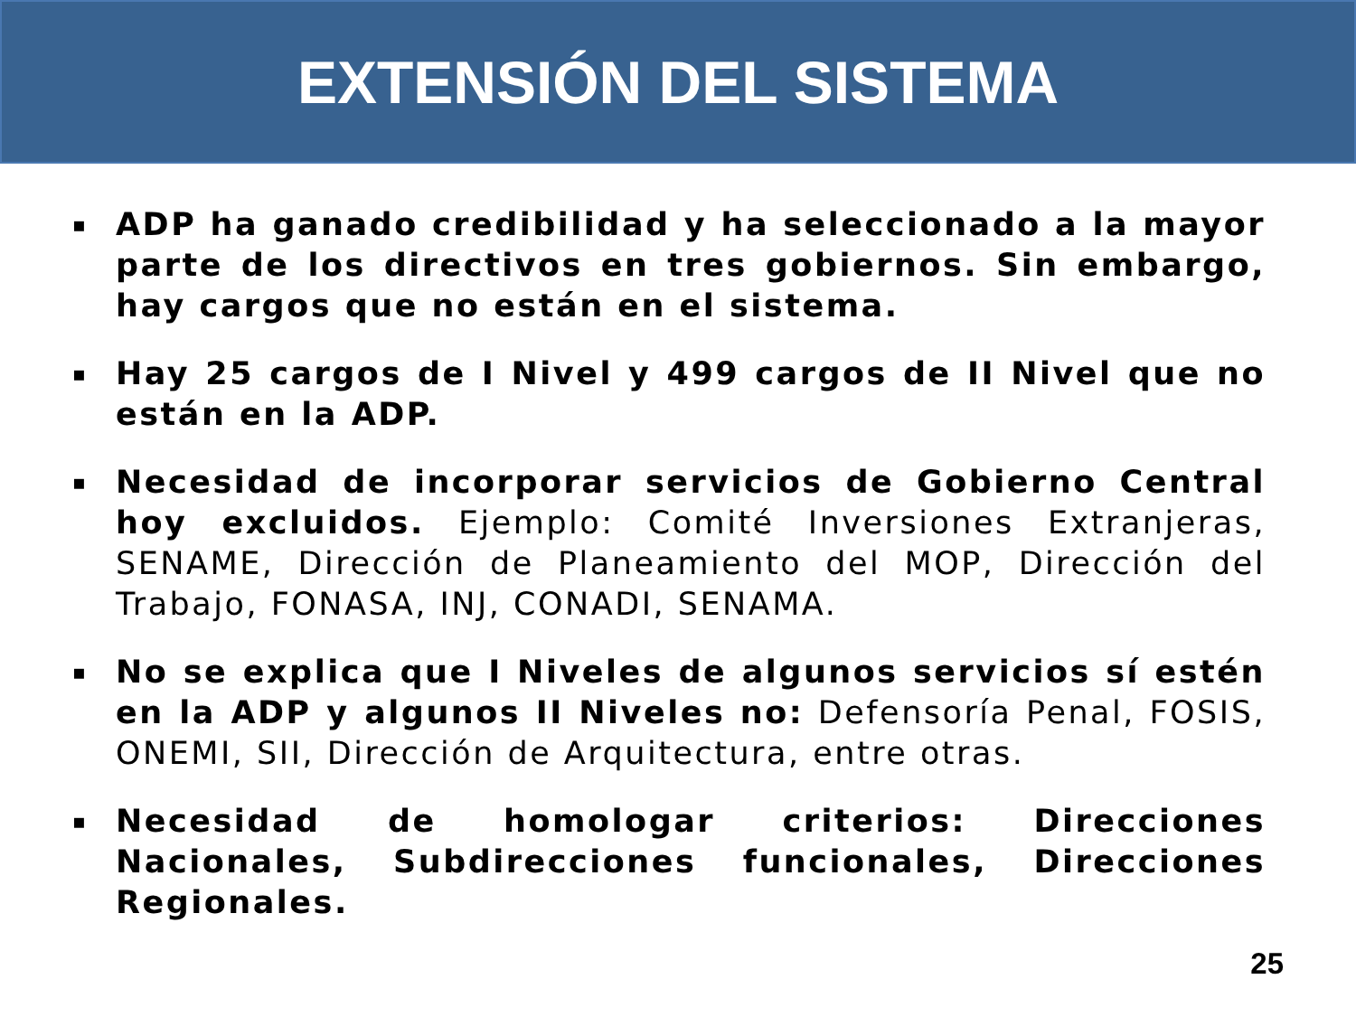EXTENSIÓN DEL SISTEMA
▪ ADP ha ganado credibilidad y ha seleccionado a la mayor parte de los directivos en tres gobiernos. Sin embargo, hay cargos que no están en el sistema.
▪ Hay 25 cargos de I Nivel y 499 cargos de II Nivel que no están en la ADP.
▪ Necesidad de incorporar servicios de Gobierno Central hoy excluidos. Ejemplo: Comité Inversiones Extranjeras, SENAME, Dirección de Planeamiento del MOP, Dirección del Trabajo, FONASA, INJ, CONADI, SENAMA.
▪ No se explica que I Niveles de algunos servicios sí estén en la ADP y algunos II Niveles no: Defensoría Penal, FOSIS, ONEMI, SII, Dirección de Arquitectura, entre otras.
▪ Necesidad de homologar criterios: Direcciones Nacionales, Subdirecciones funcionales, Direcciones Regionales.
25